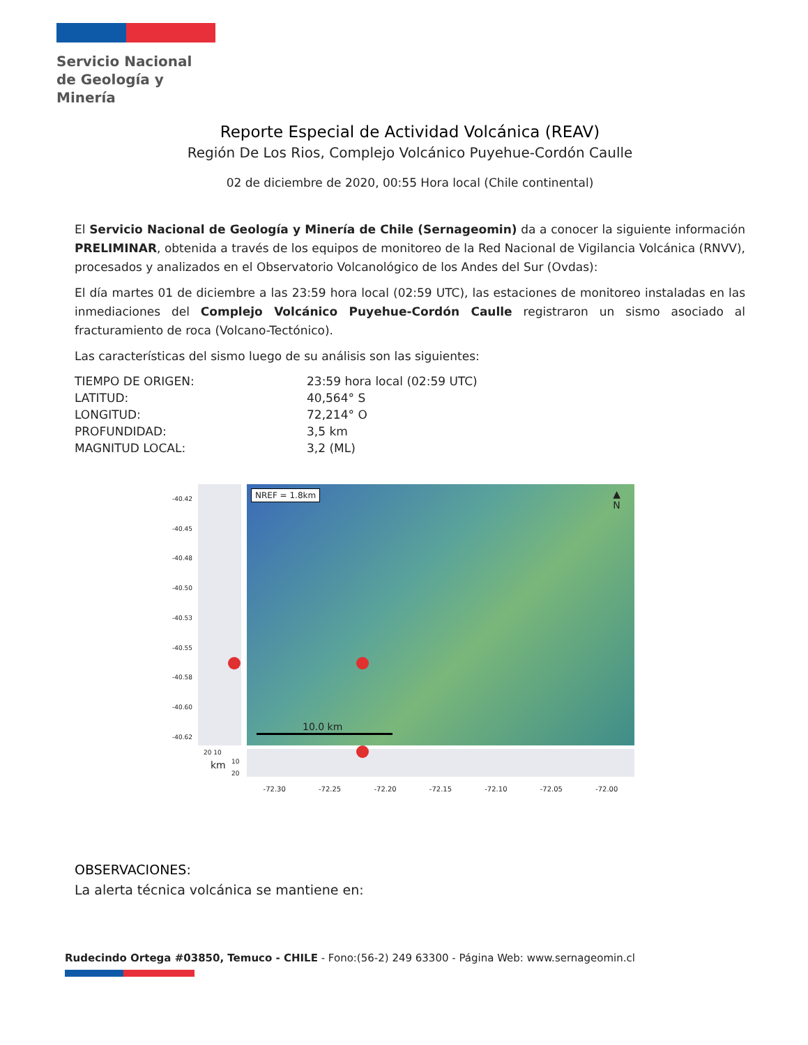Servicio Nacional
de Geología y
Minería
Reporte Especial de Actividad Volcánica (REAV)
Región De Los Rios, Complejo Volcánico Puyehue-Cordón Caulle
02 de diciembre de 2020, 00:55 Hora local (Chile continental)
El Servicio Nacional de Geología y Minería de Chile (Sernageomin) da a conocer la siguiente información PRELIMINAR, obtenida a través de los equipos de monitoreo de la Red Nacional de Vigilancia Volcánica (RNVV), procesados y analizados en el Observatorio Volcanológico de los Andes del Sur (Ovdas):
El día martes 01 de diciembre a las 23:59 hora local (02:59 UTC), las estaciones de monitoreo instaladas en las inmediaciones del Complejo Volcánico Puyehue-Cordón Caulle registraron un sismo asociado al fracturamiento de roca (Volcano-Tectónico).
Las características del sismo luego de su análisis son las siguientes:
TIEMPO DE ORIGEN:
23:59 hora local (02:59 UTC)
LATITUD:
40,564° S
LONGITUD:
72,214° O
PROFUNDIDAD:
3,5 km
MAGNITUD LOCAL:
3,2 (ML)
NREF = 1.8km
▲
N
10.0 km
-40.42
-40.45
-40.48
-40.50
-40.53
-40.55
-40.58
-40.60
-40.62
20 10
km
10
20
-72.30 -72.25 -72.20 -72.15 -72.10 -72.05 -72.00
OBSERVACIONES:
La alerta técnica volcánica se mantiene en:
Rudecindo Ortega #03850, Temuco - CHILE - Fono:(56-2) 249 63300 - Página Web: www.sernageomin.cl